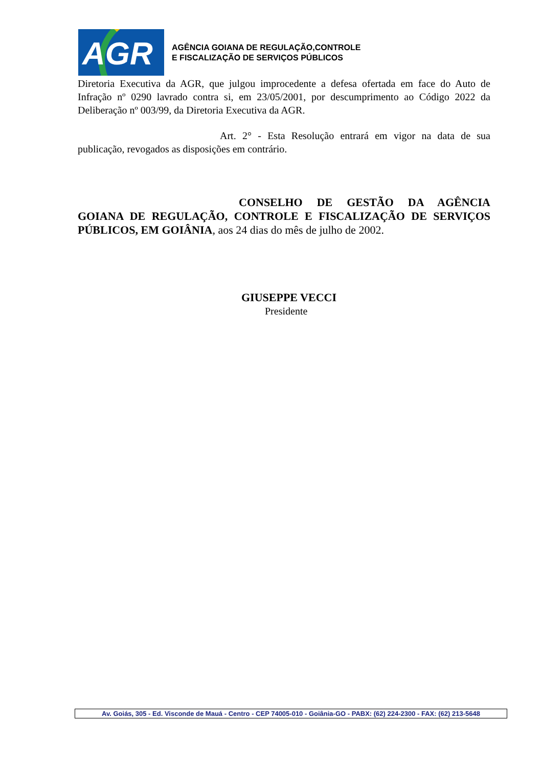AGR
AGÊNCIA GOIANA DE REGULAÇÃO,CONTROLE
E FISCALIZAÇÃO DE SERVIÇOS PÚBLICOS
Diretoria Executiva da AGR, que julgou improcedente a defesa ofertada em face do Auto de Infração nº 0290 lavrado contra si, em 23/05/2001, por descumprimento ao Código 2022 da Deliberação nº 003/99, da Diretoria Executiva da AGR.
Art. 2° - Esta Resolução entrará em vigor na data de sua publicação, revogados as disposições em contrário.
CONSELHO DE GESTÃO DA AGÊNCIA GOIANA DE REGULAÇÃO, CONTROLE E FISCALIZAÇÃO DE SERVIÇOS PÚBLICOS, EM GOIÂNIA, aos 24 dias do mês de julho de 2002.
GIUSEPPE VECCI
Presidente
Av. Goiás, 305 - Ed. Visconde de Mauá - Centro - CEP 74005-010 - Goiânia-GO - PABX: (62) 224-2300 - FAX: (62) 213-5648